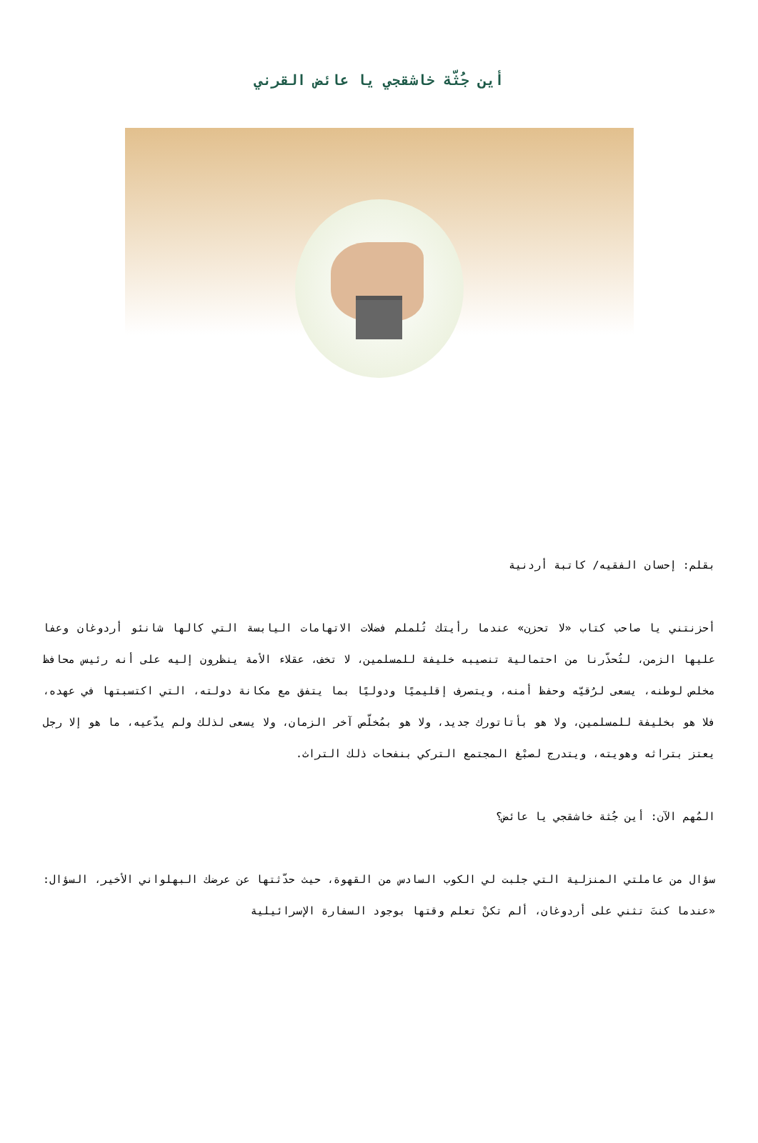أين جُثّة خاشقجي يا عائض القرني
بقلم: إحسان الفقيه/ كاتبة أردنية
أحزنتني يا صاحب كتاب «لا تحزن» عندما رأيتك تُلملم فضلات الاتهامات اليابسة التي كالها شانئو أردوغان وعفا عليها الزمن، لتُحذّرنا من احتمالية تنصيبه خليفة للمسلمين، لا تخف، عقلاء الأمة ينظرون إليه على أنه رئيس محافظ مخلص لوطنه، يسعى لرُقيّه وحفظ أمنه، ويتصرف إقليميًا ودوليًا بما يتفق مع مكانة دولته، التي اكتسبتها في عهده، فلا هو بخليفة للمسلمين، ولا هو بأتاتورك جديد، ولا هو بمُخلّص آخر الزمان، ولا يسعى لذلك ولم يدّعيه، ما هو إلا رجل يعتز بتراثه وهويته، ويتدرج لصبْغ المجتمع التركي بنفحات ذلك التراث.
المُهم الآن: أين جُثة خاشقجي يا عائض؟
سؤال من عاملتي المنزلية التي جلبت لي الكوب السادس من القهوة، حيث حدّثتها عن عرضك البهلواني الأخير، السؤال: «عندما كنتَ تثني على أردوغان، ألم تكنْ تعلم وقتها بوجود السفارة الإسرائيلية